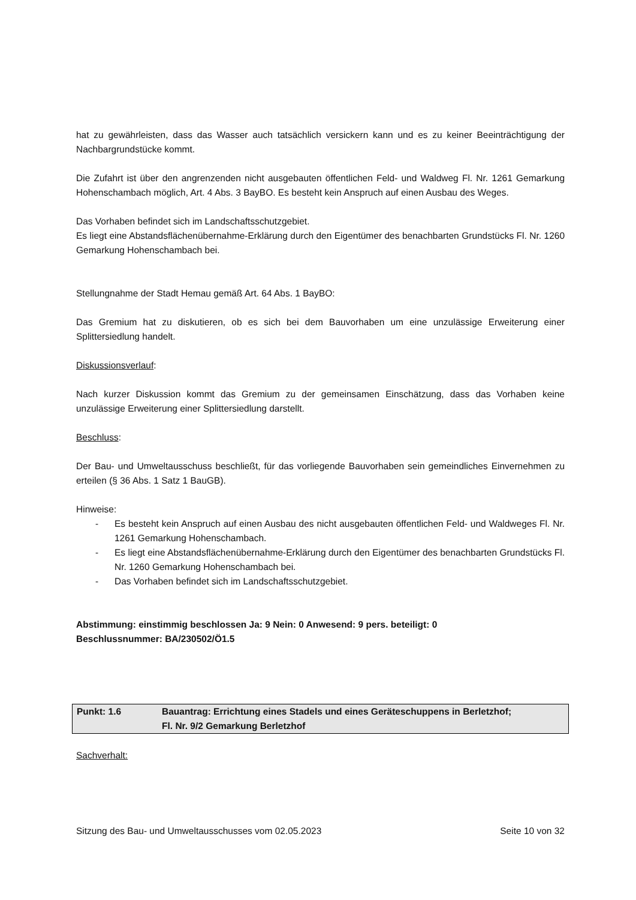hat zu gewährleisten, dass das Wasser auch tatsächlich versickern kann und es zu keiner Beeinträchtigung der Nachbargrundstücke kommt.
Die Zufahrt ist über den angrenzenden nicht ausgebauten öffentlichen Feld- und Waldweg Fl. Nr. 1261 Gemarkung Hohenschambach möglich, Art. 4 Abs. 3 BayBO. Es besteht kein Anspruch auf einen Ausbau des Weges.
Das Vorhaben befindet sich im Landschaftsschutzgebiet.
Es liegt eine Abstandsflächenübernahme-Erklärung durch den Eigentümer des benachbarten Grundstücks Fl. Nr. 1260 Gemarkung Hohenschambach bei.
Stellungnahme der Stadt Hemau gemäß Art. 64 Abs. 1 BayBO:
Das Gremium hat zu diskutieren, ob es sich bei dem Bauvorhaben um eine unzulässige Erweiterung einer Splittersiedlung handelt.
Diskussionsverlauf:
Nach kurzer Diskussion kommt das Gremium zu der gemeinsamen Einschätzung, dass das Vorhaben keine unzulässige Erweiterung einer Splittersiedlung darstellt.
Beschluss:
Der Bau- und Umweltausschuss beschließt, für das vorliegende Bauvorhaben sein gemeindliches Einvernehmen zu erteilen (§ 36 Abs. 1 Satz 1 BauGB).
Hinweise:
- Es besteht kein Anspruch auf einen Ausbau des nicht ausgebauten öffentlichen Feld- und Waldweges Fl. Nr. 1261 Gemarkung Hohenschambach.
- Es liegt eine Abstandsflächenübernahme-Erklärung durch den Eigentümer des benachbarten Grundstücks Fl. Nr. 1260 Gemarkung Hohenschambach bei.
- Das Vorhaben befindet sich im Landschaftsschutzgebiet.
Abstimmung: einstimmig beschlossen Ja: 9 Nein: 0 Anwesend: 9 pers. beteiligt: 0
Beschlussnummer: BA/230502/Ö1.5
Punkt: 1.6 Bauantrag: Errichtung eines Stadels und eines Geräteschuppens in Berletzhof;
Fl. Nr. 9/2 Gemarkung Berletzhof
Sachverhalt:
Sitzung des Bau- und Umweltausschusses vom 02.05.2023 Seite 10 von 32